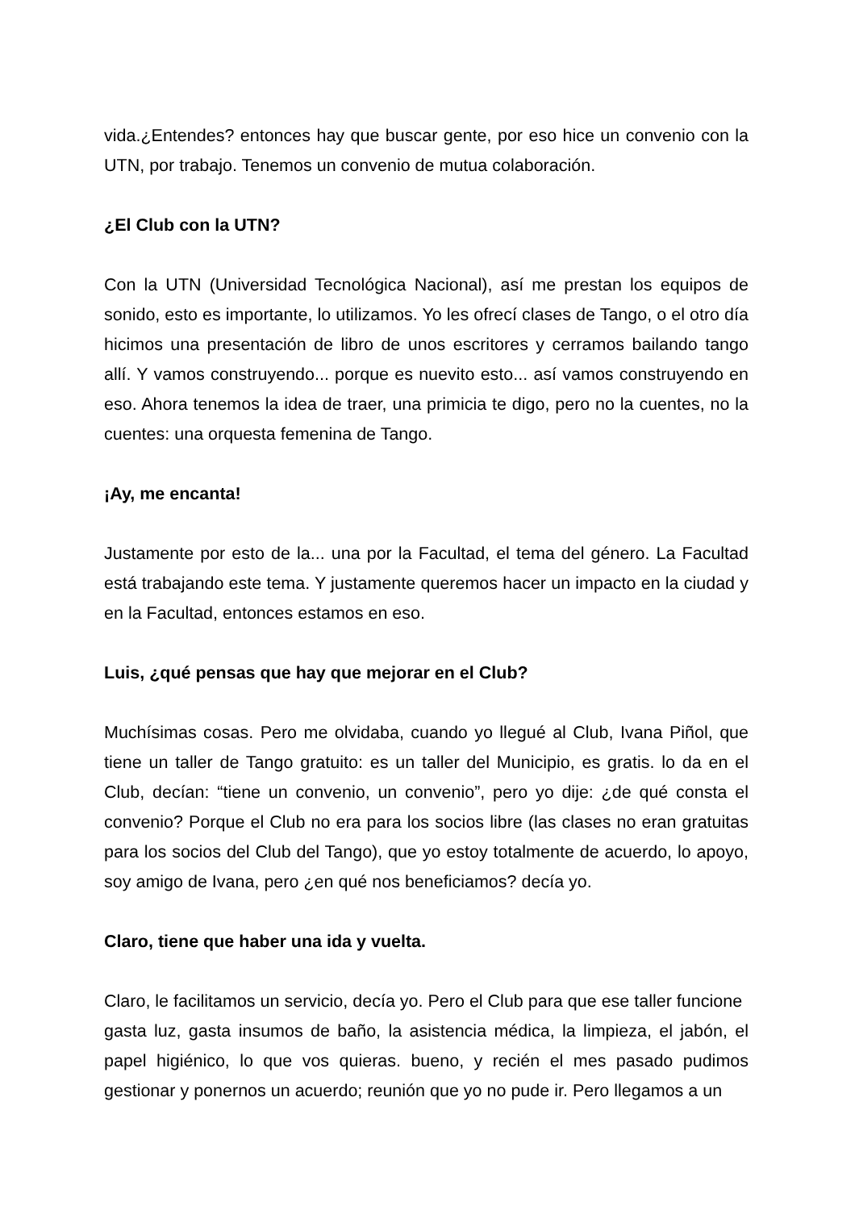vida.¿Entendes? entonces hay que buscar gente, por eso hice un convenio con la UTN, por trabajo. Tenemos un convenio de mutua colaboración.
¿El Club con la UTN?
Con la UTN (Universidad Tecnológica Nacional), así me prestan los equipos de sonido, esto es importante, lo utilizamos. Yo les ofrecí clases de Tango, o el otro día hicimos una presentación de libro de unos escritores y cerramos bailando tango allí. Y vamos construyendo... porque es nuevito esto... así vamos construyendo en eso. Ahora tenemos la idea de traer, una primicia te digo, pero no la cuentes, no la cuentes: una orquesta femenina de Tango.
¡Ay, me encanta!
Justamente por esto de la... una por la Facultad, el tema del género. La Facultad está trabajando este tema. Y justamente queremos hacer un impacto en la ciudad y en la Facultad, entonces estamos en eso.
Luis, ¿qué pensas que hay que mejorar en el Club?
Muchísimas cosas. Pero me olvidaba, cuando yo llegué al Club, Ivana Piñol, que tiene un taller de Tango gratuito: es un taller del Municipio, es gratis. lo da en el Club, decían: “tiene un convenio, un convenio”, pero yo dije: ¿de qué consta el convenio? Porque el Club no era para los socios libre (las clases no eran gratuitas para los socios del Club del Tango), que yo estoy totalmente de acuerdo, lo apoyo, soy amigo de Ivana, pero ¿en qué nos beneficiamos? decía yo.
Claro, tiene que haber una ida y vuelta.
Claro, le facilitamos un servicio, decía yo. Pero el Club para que ese taller funcione
gasta luz, gasta insumos de baño, la asistencia médica, la limpieza, el jabón, el papel higiénico, lo que vos quieras. bueno, y recién el mes pasado pudimos gestionar y ponernos un acuerdo; reunión que yo no pude ir. Pero llegamos a un